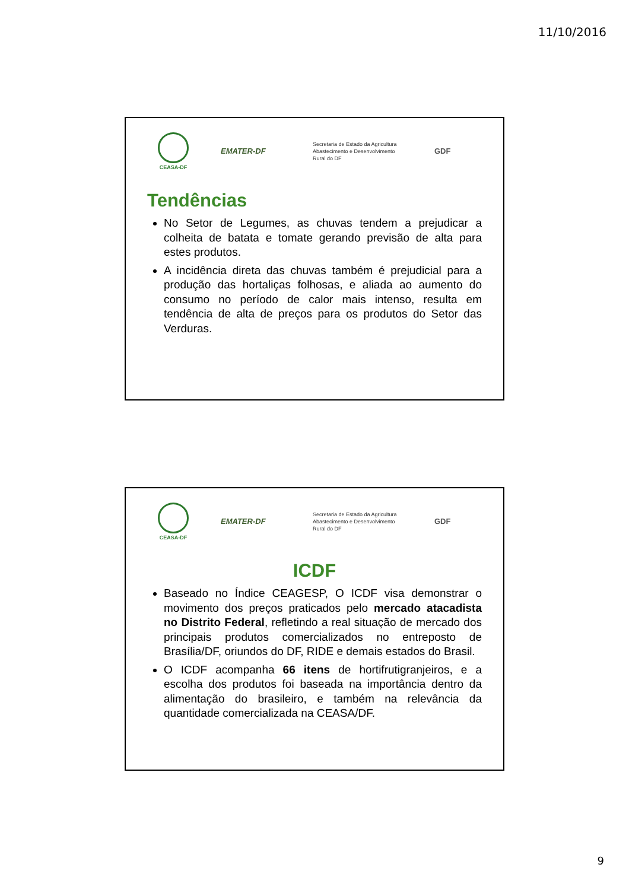11/10/2016
CEASA-DF
EMATER-DF
Secretaria de Estado da Agricultura Abastecimento e Desenvolvimento Rural do DF
GDF
Tendências
No Setor de Legumes, as chuvas tendem a prejudicar a colheita de batata e tomate gerando previsão de alta para estes produtos.
A incidência direta das chuvas também é prejudicial para a produção das hortaliças folhosas, e aliada ao aumento do consumo no período de calor mais intenso, resulta em tendência de alta de preços para os produtos do Setor das Verduras.
CEASA-DF
EMATER-DF
Secretaria de Estado da Agricultura Abastecimento e Desenvolvimento Rural do DF
GDF
ICDF
Baseado no Índice CEAGESP, O ICDF visa demonstrar o movimento dos preços praticados pelo mercado atacadista no Distrito Federal, refletindo a real situação de mercado dos principais produtos comercializados no entreposto de Brasília/DF, oriundos do DF, RIDE e demais estados do Brasil.
O ICDF acompanha 66 itens de hortifrutigranjeiros, e a escolha dos produtos foi baseada na importância dentro da alimentação do brasileiro, e também na relevância da quantidade comercializada na CEASA/DF.
9